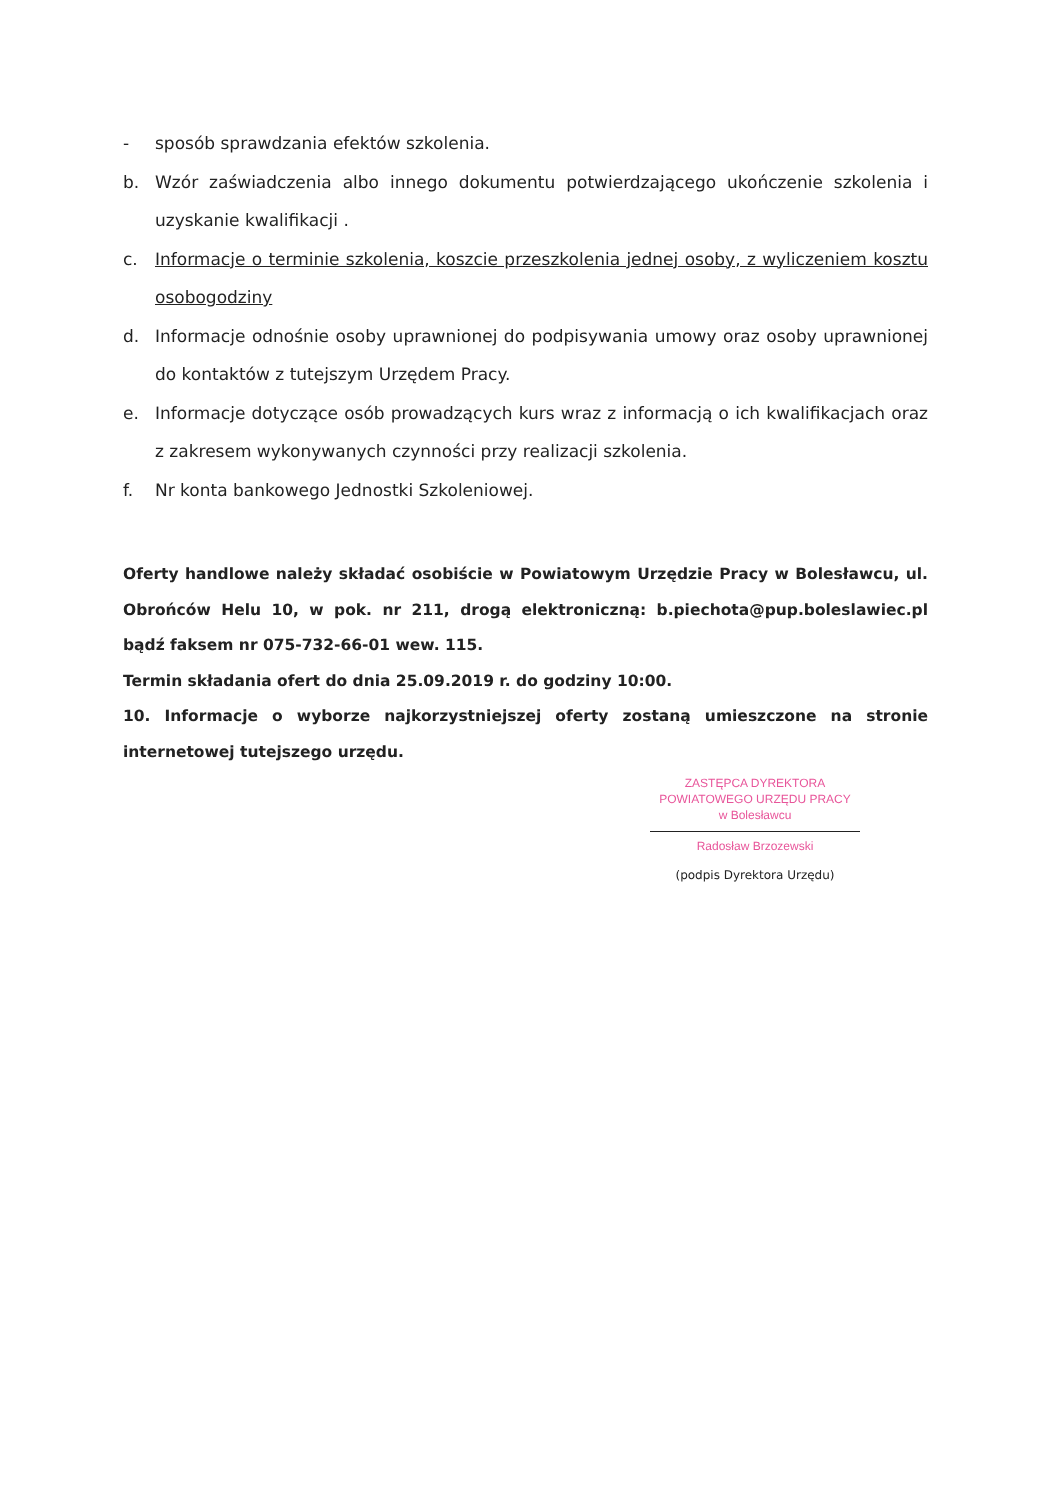- sposób sprawdzania efektów szkolenia.
b. Wzór zaświadczenia albo innego dokumentu potwierdzającego ukończenie szkolenia i uzyskanie kwalifikacji .
c. Informacje o terminie szkolenia, koszcie przeszkolenia jednej osoby, z wyliczeniem kosztu osobogodziny
d. Informacje odnośnie osoby uprawnionej do podpisywania umowy oraz osoby uprawnionej do kontaktów z tutejszym Urzędem Pracy.
e. Informacje dotyczące osób prowadzących kurs wraz z informacją o ich kwalifikacjach oraz z zakresem wykonywanych czynności przy realizacji szkolenia.
f. Nr konta bankowego Jednostki Szkoleniowej.
Oferty handlowe należy składać osobiście w Powiatowym Urzędzie Pracy w Bolesławcu, ul. Obrońców Helu 10, w pok. nr 211, drogą elektroniczną: b.piechota@pup.boleslawiec.pl bądź faksem nr 075-732-66-01 wew. 115.
Termin składania ofert do dnia 25.09.2019 r. do godziny 10:00.
10. Informacje o wyborze najkorzystniejszej oferty zostaną umieszczone na stronie internetowej tutejszego urzędu.
ZASTĘPCA DYREKTORA
POWIATOWEGO URZĘDU PRACY
w Bolesławcu
Radosław Brzozewski
(podpis Dyrektora Urzędu)